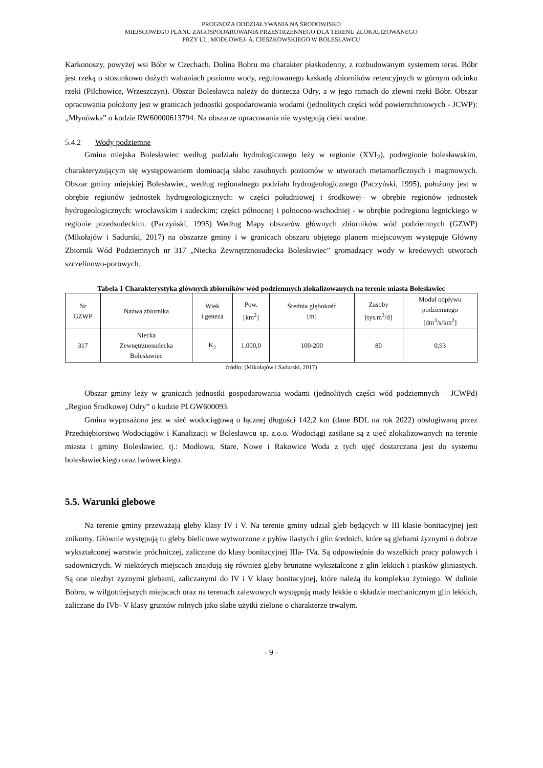PROGNOZA ODDZIAŁYWANIA NA ŚRODOWISKO
MIEJSCOWEGO PLANU ZAGOSPODAROWANIA PRZESTRZENNEGO DLA TERENU ZLOKALIZOWANEGO
PRZY UL. MODŁOWEJ- A. CIESZKOWSKIEGO W BOLESŁAWCU
Karkonoszy, powyżej wsi Bóbr w Czechach. Dolina Bobru ma charakter płaskodenny, z rozbudowanym systemem teras. Bóbr jest rzeką o stosunkowo dużych wahaniach poziomu wody, regulowanego kaskadą zbiorników retencyjnych w górnym odcinku rzeki (Pilchowice, Wrzeszczyn). Obszar Bolesławca należy do dorzecza Odry, a w jego ramach do zlewni rzeki Bóbr. Obszar opracowania położony jest w granicach jednostki gospodarowania wodami (jednolitych części wód powierzchniowych - JCWP): „Młynówka” o kodzie RW60000613794. Na obszarze opracowania nie występują cieki wodne.
5.4.2 Wody podziemne
Gmina miejska Bolesławiec według podziału hydrologicznego leży w regionie (XVI<sub>2</sub>), podregionie bolesławskim, charakteryzującym się występowaniem dominacją słabo zasobnych poziomów w utworach metamorficznych i magmowych. Obszar gminy miejskiej Bolesławiec, według regionalnego podziału hydrogeologicznego (Paczyński, 1995), położony jest w obrębie regionów jednostek hydrogeologicznych: w części południowej i środkowej– w obrębie regionów jednostek hydrogeologicznych: wrocławskim i sudeckim; części północnej i połnocno-wschodniej - w obrębie podregionu legnickiego w regionie przedsudeckim. (Paczyński, 1995) Według Mapy obszarów głównych zbiorników wód podziemnych (GZWP) (Mikołajów i Sadurski, 2017) na obszarze gminy i w granicach obszaru objętego planem miejscowym występuje Główny Zbiornik Wód Podziemnych nr 317 „Niecka Zewnętrznosudecka Bolesławiec” gromadzący wody w kredowych utworach szczelinowo-porowych.
Tabela 1 Charakterystyka głównych zbiorników wód podziemnych zlokalizowanych na terenie miasta Bolesławiec
| Nr GZWP | Nazwa zbiornika | Wiek i geneza | Pow. [km<sup>2</sup>] | Średnia głębokość [m] | Zasoby [tys.m<sup>3</sup>/d] | Moduł odpływu podziemnego [dm<sup>3</sup>/s/km<sup>2</sup>] |
| --- | --- | --- | --- | --- | --- | --- |
| 317 | Niecka Zewnętrznosudecka Bolesławiec | K<sub>2</sub> | 1.000,0 | 100-200 | 80 | 0,93 |
źródło: (Mikołajów i Sadurski, 2017)
Obszar gminy leży w granicach jednostki gospodarowania wodami (jednolitych części wód podziemnych – JCWPd) „Region Środkowej Odry” o kodzie PLGW600093.
Gmina wyposażona jest w sieć wodociągową o łącznej długości 142,2 km (dane BDL na rok 2022) obsługiwaną przez Przedsiębiorstwo Wodociągów i Kanalizacji w Bolesławcu sp. z.o.o. Wodociągi zasilane są z ujęć zlokalizowanych na terenie miasta i gminy Bolesławiec, tj.: Modłowa, Stare, Nowe i Rakowice Woda z tych ujęć dostarczana jest do systemu bolesławieckiego oraz lwóweckiego.
5.5. Warunki glebowe
Na terenie gminy przeważają gleby klasy IV i V. Na terenie gminy udział gleb będących w III klasie bonitacyjnej jest znikomy. Głównie występują tu gleby bielicowe wytworzone z pyłów ilastych i glin średnich, które są glebami żyznymi o dobrze wykształconej warstwie próchniczej, zaliczane do klasy bonitacyjnej IIIa- IVa. Są odpowiednie do wszelkich pracy polowych i sadowniczych. W niektórych miejscach znajdują się również gleby brunatne wykształcone z glin lekkich i piasków gliniastych. Są one niezbyt żyznymi glebami, zaliczanymi do IV i V klasy bonitacyjnej, które należą do kompleksu żytniego. W dolinie Bobru, w wilgotniejszych miejscach oraz na terenach zalewowych występują mady lekkie o składzie mechanicznym glin lekkich, zaliczane do IVb- V klasy gruntów rolnych jako słabe użytki zielone o charakterze trwałym.
- 9 -